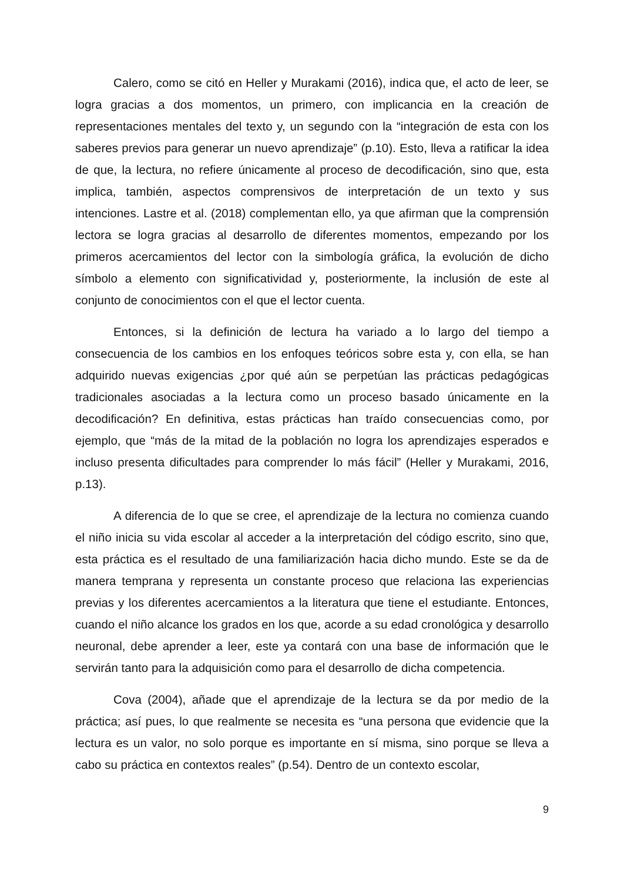Calero, como se citó en Heller y Murakami (2016), indica que, el acto de leer, se logra gracias a dos momentos, un primero, con implicancia en la creación de representaciones mentales del texto y, un segundo con la “integración de esta con los saberes previos para generar un nuevo aprendizaje” (p.10). Esto, lleva a ratificar la idea de que, la lectura, no refiere únicamente al proceso de decodificación, sino que, esta implica, también, aspectos comprensivos de interpretación de un texto y sus intenciones. Lastre et al. (2018) complementan ello, ya que afirman que la comprensión lectora se logra gracias al desarrollo de diferentes momentos, empezando por los primeros acercamientos del lector con la simbología gráfica, la evolución de dicho símbolo a elemento con significatividad y, posteriormente, la inclusión de este al conjunto de conocimientos con el que el lector cuenta.
Entonces, si la definición de lectura ha variado a lo largo del tiempo a consecuencia de los cambios en los enfoques teóricos sobre esta y, con ella, se han adquirido nuevas exigencias ¿por qué aún se perpetúan las prácticas pedagógicas tradicionales asociadas a la lectura como un proceso basado únicamente en la decodificación? En definitiva, estas prácticas han traído consecuencias como, por ejemplo, que “más de la mitad de la población no logra los aprendizajes esperados e incluso presenta dificultades para comprender lo más fácil” (Heller y Murakami, 2016, p.13).
A diferencia de lo que se cree, el aprendizaje de la lectura no comienza cuando el niño inicia su vida escolar al acceder a la interpretación del código escrito, sino que, esta práctica es el resultado de una familiarización hacia dicho mundo. Este se da de manera temprana y representa un constante proceso que relaciona las experiencias previas y los diferentes acercamientos a la literatura que tiene el estudiante. Entonces, cuando el niño alcance los grados en los que, acorde a su edad cronológica y desarrollo neuronal, debe aprender a leer, este ya contará con una base de información que le servirán tanto para la adquisición como para el desarrollo de dicha competencia.
Cova (2004), añade que el aprendizaje de la lectura se da por medio de la práctica; así pues, lo que realmente se necesita es “una persona que evidencie que la lectura es un valor, no solo porque es importante en sí misma, sino porque se lleva a cabo su práctica en contextos reales” (p.54). Dentro de un contexto escolar,
9